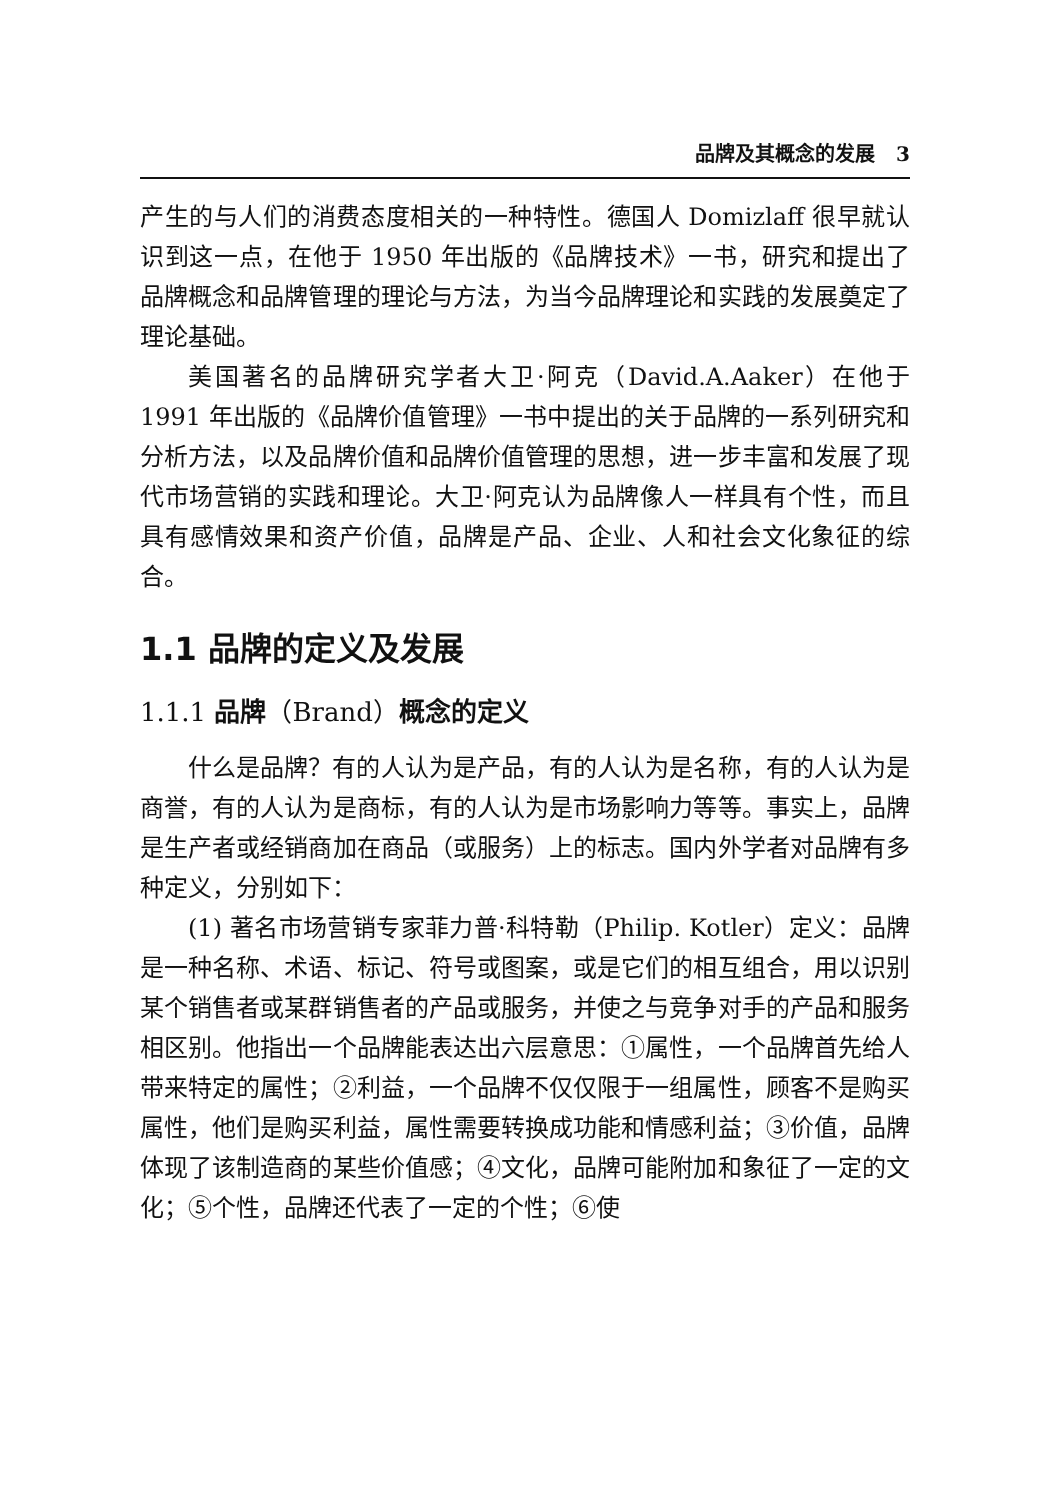品牌及其概念的发展 3
产生的与人们的消费态度相关的一种特性。德国人 Domizlaff 很早就认识到这一点，在他于 1950 年出版的《品牌技术》一书，研究和提出了品牌概念和品牌管理的理论与方法，为当今品牌理论和实践的发展奠定了理论基础。
美国著名的品牌研究学者大卫·阿克（David.A.Aaker）在他于 1991 年出版的《品牌价值管理》一书中提出的关于品牌的一系列研究和分析方法，以及品牌价值和品牌价值管理的思想，进一步丰富和发展了现代市场营销的实践和理论。大卫·阿克认为品牌像人一样具有个性，而且具有感情效果和资产价值，品牌是产品、企业、人和社会文化象征的综合。
1.1 品牌的定义及发展
1.1.1 品牌（Brand）概念的定义
什么是品牌？有的人认为是产品，有的人认为是名称，有的人认为是商誉，有的人认为是商标，有的人认为是市场影响力等等。事实上，品牌是生产者或经销商加在商品（或服务）上的标志。国内外学者对品牌有多种定义，分别如下：
(1) 著名市场营销专家菲力普·科特勒（Philip. Kotler）定义：品牌是一种名称、术语、标记、符号或图案，或是它们的相互组合，用以识别某个销售者或某群销售者的产品或服务，并使之与竞争对手的产品和服务相区别。他指出一个品牌能表达出六层意思：①属性，一个品牌首先给人带来特定的属性；②利益，一个品牌不仅仅限于一组属性，顾客不是购买属性，他们是购买利益，属性需要转换成功能和情感利益；③价值，品牌体现了该制造商的某些价值感；④文化，品牌可能附加和象征了一定的文化；⑤个性，品牌还代表了一定的个性；⑥使